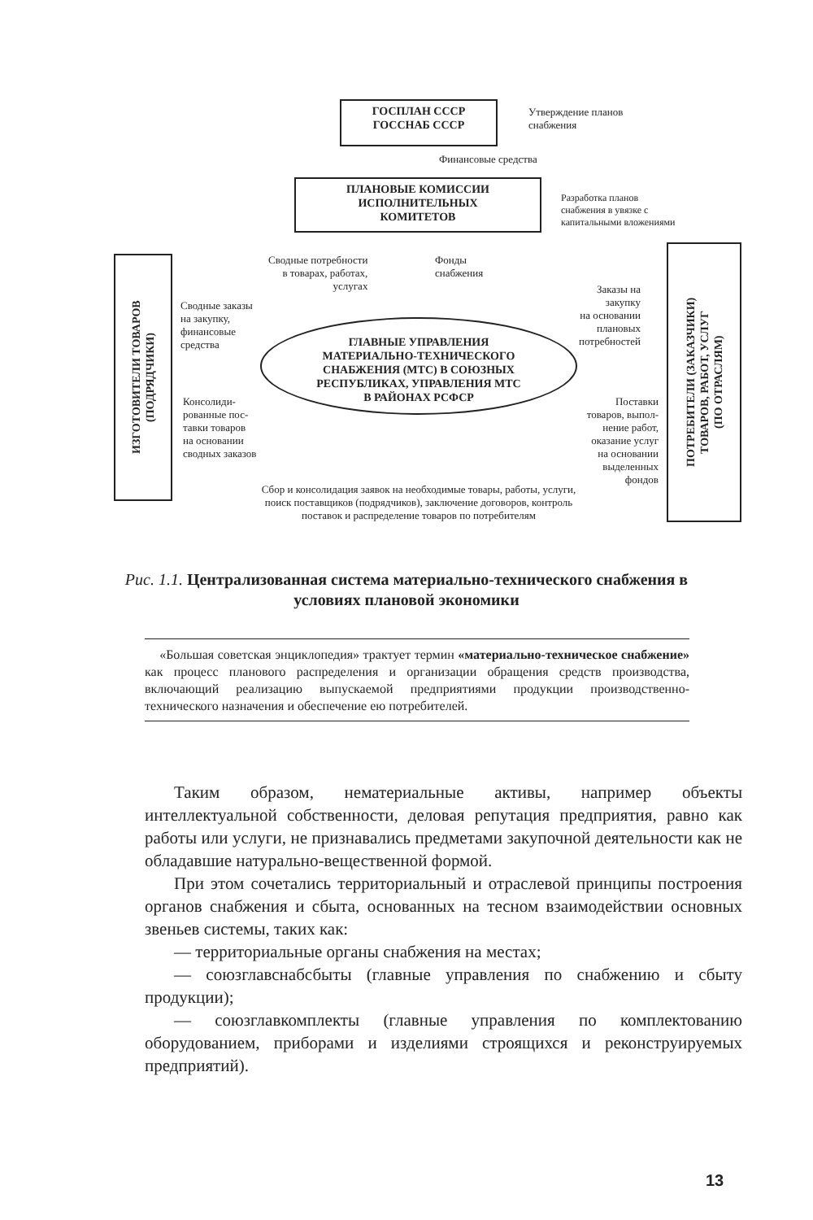ГОСПЛАН СССР
ГОССНАБ СССР
Утверждение планов
снабжения
Финансовые средства
ПЛАНОВЫЕ КОМИССИИ
ИСПОЛНИТЕЛЬНЫХ
КОМИТЕТОВ
Разработка планов
снабжения в увязке с
капитальными вложениями
Сводные потребности
в товарах, работах,
услугах
Фонды
снабжения
ИЗГОТОВИТЕЛИ ТОВАРОВ
(ПОДРЯДЧИКИ)
Сводные заказы
на закупку,
финансовые
средства
Заказы на
закупку
на основании
плановых
потребностей
ПОТРЕБИТЕЛИ (ЗАКАЗЧИКИ)
ТОВАРОВ, РАБОТ, УСЛУГ
(ПО ОТРАСЛЯМ)
ГЛАВНЫЕ УПРАВЛЕНИЯ
МАТЕРИАЛЬНО-ТЕХНИЧЕСКОГО
СНАБЖЕНИЯ (МТС) В СОЮЗНЫХ
РЕСПУБЛИКАХ, УПРАВЛЕНИЯ МТС
В РАЙОНАХ РСФСР
Консолиди-
рованные пос-
тавки товаров
на основании
сводных заказов
Поставки
товаров, выпол-
нение работ,
оказание услуг
на основании
выделенных
фондов
Сбор и консолидация заявок на необходимые товары, работы, услуги, поиск поставщиков (подрядчиков), заключение договоров, контроль поставок и распределение товаров по потребителям
Рис. 1.1. Централизованная система материально-технического снабжения в условиях плановой экономики
«Большая советская энциклопедия» трактует термин «материально-техническое снабжение» как процесс планового распределения и организации обращения средств производства, включающий реализацию выпускаемой предприятиями продукции производственно-технического назначения и обеспечение ею потребителей.
Таким образом, нематериальные активы, например объекты интеллектуальной собственности, деловая репутация предприятия, равно как работы или услуги, не признавались предметами закупочной деятельности как не обладавшие натурально-вещественной формой.
При этом сочетались территориальный и отраслевой принципы построения органов снабжения и сбыта, основанных на тесном взаимодействии основных звеньев системы, таких как:
— территориальные органы снабжения на местах;
— союзглавснабсбыты (главные управления по снабжению и сбыту продукции);
— союзглавкомплекты (главные управления по комплектованию оборудованием, приборами и изделиями строящихся и реконструируемых предприятий).
13